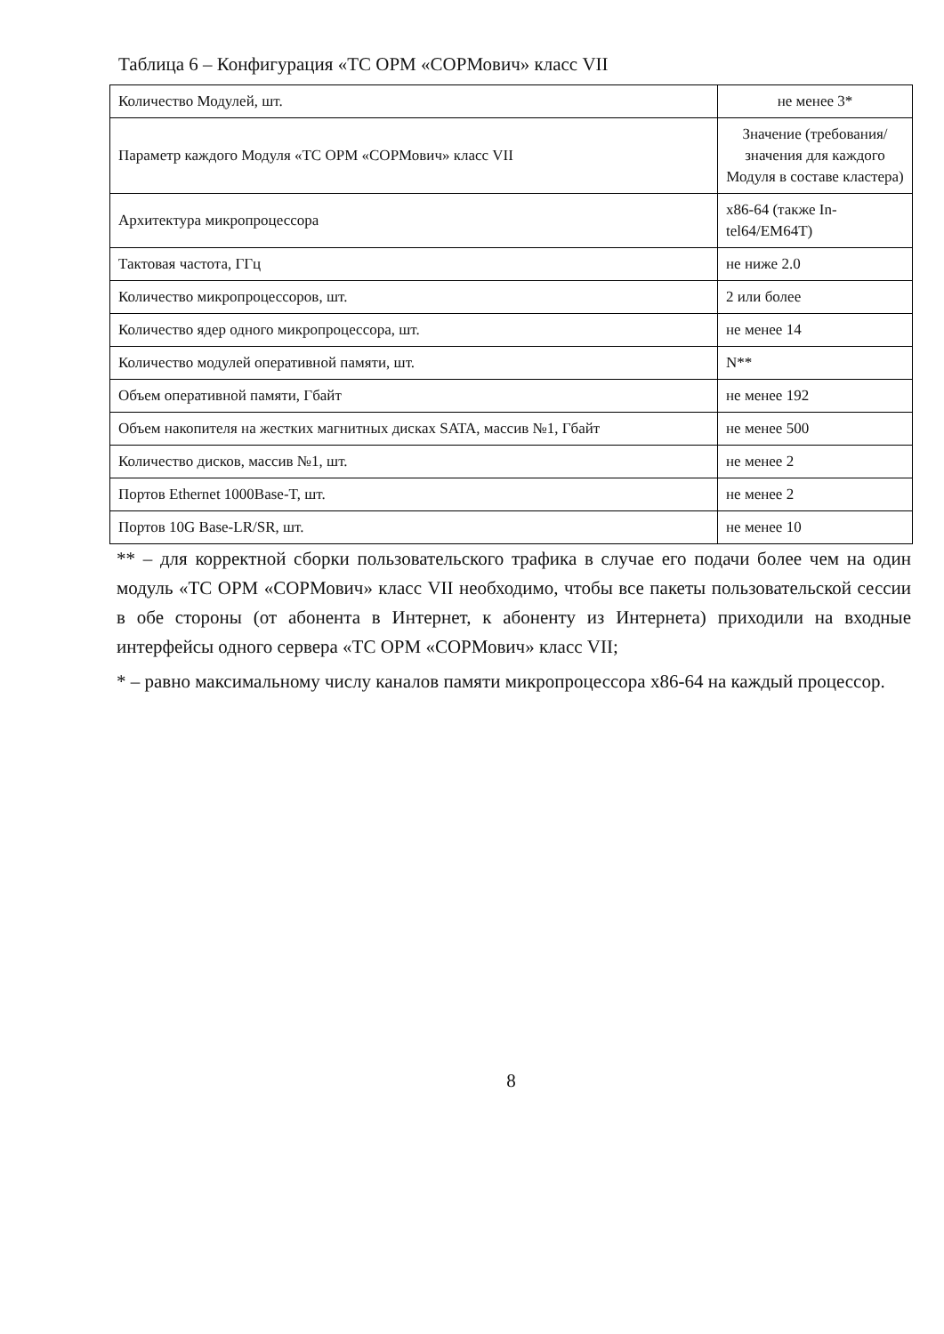Таблица 6 – Конфигурация «ТС ОРМ «СОРМович» класс VII
| Количество Модулей, шт. | не менее 3* |
| Параметр каждого Модуля «ТС ОРМ «СОРМович» класс VII | Значение (требования/значения для каждого Модуля в составе кластера) |
| Архитектура микропроцессора | x86-64 (также In-tel64/EM64T) |
| Тактовая частота, ГГц | не ниже 2.0 |
| Количество микропроцессоров, шт. | 2 или более |
| Количество ядер одного микропроцессора, шт. | не менее 14 |
| Количество модулей оперативной памяти, шт. | N** |
| Объем оперативной памяти, Гбайт | не менее 192 |
| Объем накопителя на жестких магнитных дисках SATA, массив №1, Гбайт | не менее 500 |
| Количество дисков, массив №1, шт. | не менее 2 |
| Портов Ethernet 1000Base-T, шт. | не менее 2 |
| Портов 10G Base-LR/SR, шт. | не менее 10 |
** – для корректной сборки пользовательского трафика в случае его подачи более чем на один модуль «ТС ОРМ «СОРМович» класс VII необходимо, чтобы все пакеты пользовательской сессии в обе стороны (от абонента в Интернет, к абоненту из Интернета) приходили на входные интерфейсы одного сервера «ТС ОРМ «СОРМович» класс VII;
* – равно максимальному числу каналов памяти микропроцессора x86-64 на каждый процессор.
8